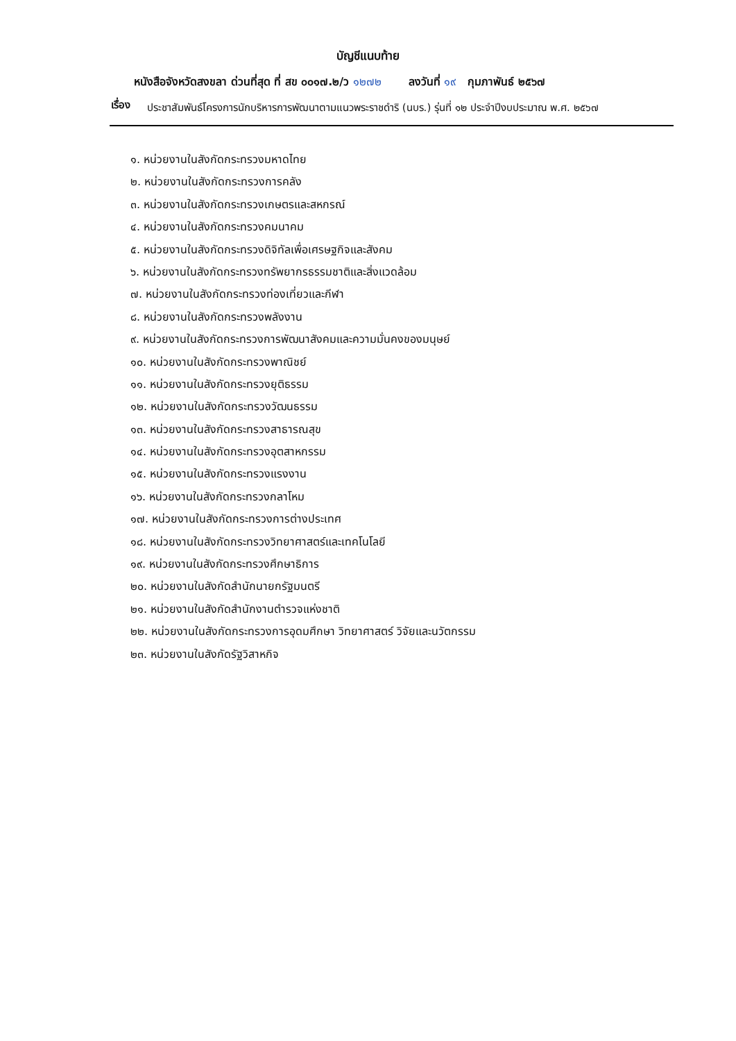บัญชีแนบท้าย
หนังสือจังหวัดสงขลา ด่วนที่สุด ที่ สข ๐๐๑๗.๒/ว ๑๒๗๒ ลงวันที่ ๑๙ กุมภาพันธ์ ๒๕๖๗
เรื่อง
ประชาสัมพันธ์โครงการนักบริหารการพัฒนาตามแนวพระราชดำริ (นบร.) รุ่นที่ ๑๒ ประจำปีงบประมาณ พ.ศ. ๒๕๖๗
๑. หน่วยงานในสังกัดกระทรวงมหาดไทย
๒. หน่วยงานในสังกัดกระทรวงการคลัง
๓. หน่วยงานในสังกัดกระทรวงเกษตรและสหกรณ์
๔. หน่วยงานในสังกัดกระทรวงคมนาคม
๕. หน่วยงานในสังกัดกระทรวงดิจิทัลเพื่อเศรษฐกิจและสังคม
๖. หน่วยงานในสังกัดกระทรวงทรัพยากรธรรมชาติและสิ่งแวดล้อม
๗. หน่วยงานในสังกัดกระทรวงท่องเที่ยวและกีฬา
๘. หน่วยงานในสังกัดกระทรวงพลังงาน
๙. หน่วยงานในสังกัดกระทรวงการพัฒนาสังคมและความมั่นคงของมนุษย์
๑๐. หน่วยงานในสังกัดกระทรวงพาณิชย์
๑๑. หน่วยงานในสังกัดกระทรวงยุติธรรม
๑๒. หน่วยงานในสังกัดกระทรวงวัฒนธรรม
๑๓. หน่วยงานในสังกัดกระทรวงสาธารณสุข
๑๔. หน่วยงานในสังกัดกระทรวงอุตสาหกรรม
๑๕. หน่วยงานในสังกัดกระทรวงแรงงาน
๑๖. หน่วยงานในสังกัดกระทรวงกลาโหม
๑๗. หน่วยงานในสังกัดกระทรวงการต่างประเทศ
๑๘. หน่วยงานในสังกัดกระทรวงวิทยาศาสตร์และเทคโนโลยี
๑๙. หน่วยงานในสังกัดกระทรวงศึกษาธิการ
๒๐. หน่วยงานในสังกัดสำนักนายกรัฐมนตรี
๒๑. หน่วยงานในสังกัดสำนักงานตำรวจแห่งชาติ
๒๒. หน่วยงานในสังกัดกระทรวงการอุดมศึกษา วิทยาศาสตร์ วิจัยและนวัตกรรม
๒๓. หน่วยงานในสังกัดรัฐวิสาหกิจ